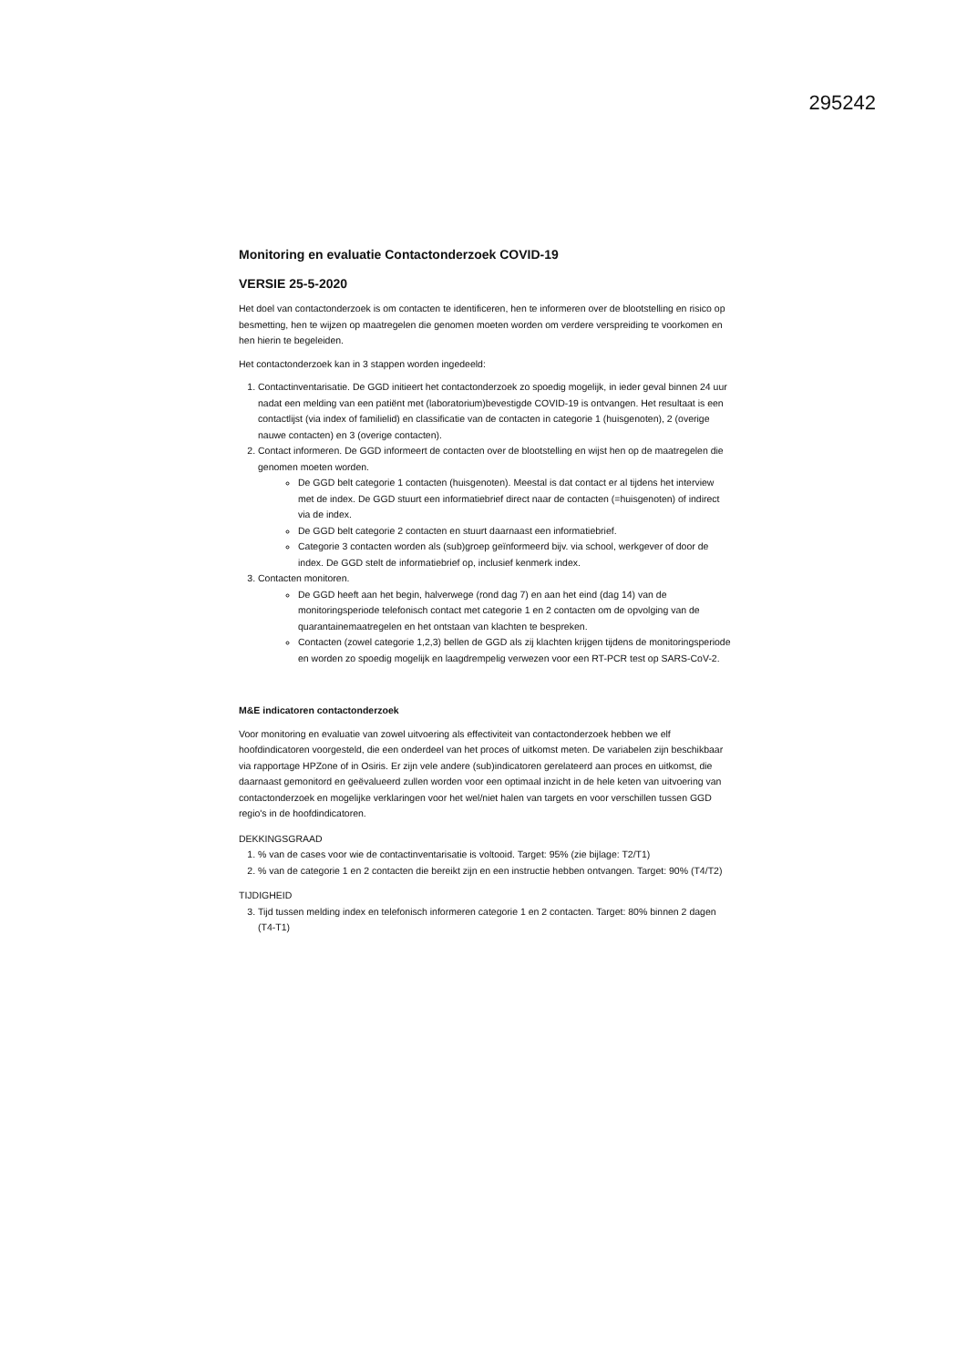295242
Monitoring en evaluatie Contactonderzoek COVID-19
VERSIE 25-5-2020
Het doel van contactonderzoek is om contacten te identificeren, hen te informeren over de blootstelling en risico op besmetting, hen te wijzen op maatregelen die genomen moeten worden om verdere verspreiding te voorkomen en hen hierin te begeleiden.
Het contactonderzoek kan in 3 stappen worden ingedeeld:
1. Contactinventarisatie. De GGD initieert het contactonderzoek zo spoedig mogelijk, in ieder geval binnen 24 uur nadat een melding van een patiënt met (laboratorium)bevestigde COVID-19 is ontvangen. Het resultaat is een contactlijst (via index of familielid) en classificatie van de contacten in categorie 1 (huisgenoten), 2 (overige nauwe contacten) en 3 (overige contacten).
2. Contact informeren. De GGD informeert de contacten over de blootstelling en wijst hen op de maatregelen die genomen moeten worden.
De GGD belt categorie 1 contacten (huisgenoten). Meestal is dat contact er al tijdens het interview met de index. De GGD stuurt een informatiebrief direct naar de contacten (=huisgenoten) of indirect via de index.
De GGD belt categorie 2 contacten en stuurt daarnaast een informatiebrief.
Categorie 3 contacten worden als (sub)groep geïnformeerd bijv. via school, werkgever of door de index. De GGD stelt de informatiebrief op, inclusief kenmerk index.
3. Contacten monitoren.
De GGD heeft aan het begin, halverwege (rond dag 7) en aan het eind (dag 14) van de monitoringsperiode telefonisch contact met categorie 1 en 2 contacten om de opvolging van de quarantainemaatregelen en het ontstaan van klachten te bespreken.
Contacten (zowel categorie 1,2,3) bellen de GGD als zij klachten krijgen tijdens de monitoringsperiode en worden zo spoedig mogelijk en laagdrempelig verwezen voor een RT-PCR test op SARS-CoV-2.
M&E indicatoren contactonderzoek
Voor monitoring en evaluatie van zowel uitvoering als effectiviteit van contactonderzoek hebben we elf hoofdindicatoren voorgesteld, die een onderdeel van het proces of uitkomst meten. De variabelen zijn beschikbaar via rapportage HPZone of in Osiris. Er zijn vele andere (sub)indicatoren gerelateerd aan proces en uitkomst, die daarnaast gemonitord en geëvalueerd zullen worden voor een optimaal inzicht in de hele keten van uitvoering van contactonderzoek en mogelijke verklaringen voor het wel/niet halen van targets en voor verschillen tussen GGD regio's in de hoofdindicatoren.
DEKKINGSGRAAD
1. % van de cases voor wie de contactinventarisatie is voltooid. Target: 95% (zie bijlage: T2/T1)
2. % van de categorie 1 en 2 contacten die bereikt zijn en een instructie hebben ontvangen. Target: 90% (T4/T2)
TIJDIGHEID
3. Tijd tussen melding index en telefonisch informeren categorie 1 en 2 contacten. Target: 80% binnen 2 dagen (T4-T1)